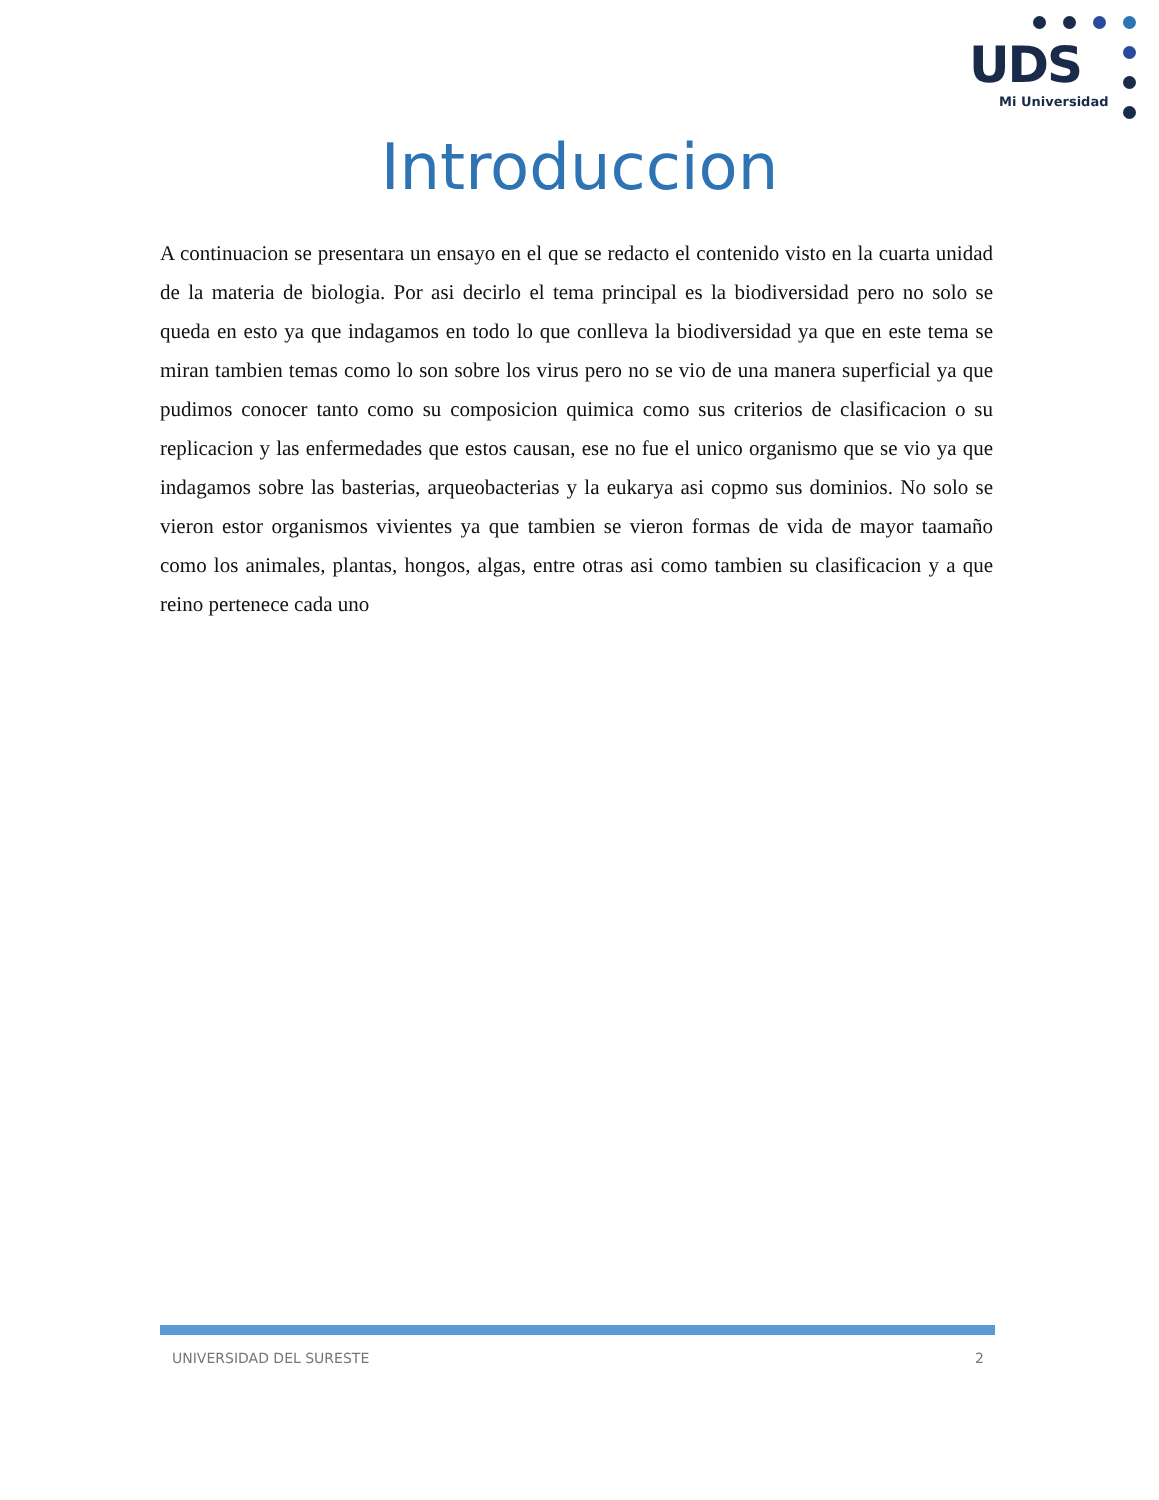UDS
Mi Universidad
Introduccion
A continuacion se presentara un ensayo en el que se redacto el contenido visto en la cuarta unidad de la materia de biologia. Por asi decirlo el tema principal es la biodiversidad pero no solo se queda en esto ya que indagamos en todo lo que conlleva la biodiversidad ya que en este tema se miran tambien temas como lo son sobre los virus pero no se vio de una manera superficial ya que pudimos conocer tanto como su composicion quimica como sus criterios de clasificacion o su replicacion y las enfermedades que estos causan, ese no fue el unico organismo que se vio ya que indagamos sobre las basterias, arqueobacterias y la eukarya asi copmo sus dominios. No solo se vieron estor organismos vivientes ya que tambien se vieron formas de vida de mayor taamaño como los animales, plantas, hongos, algas, entre otras asi como tambien su clasificacion y a que reino pertenece cada uno
UNIVERSIDAD DEL SURESTE 2